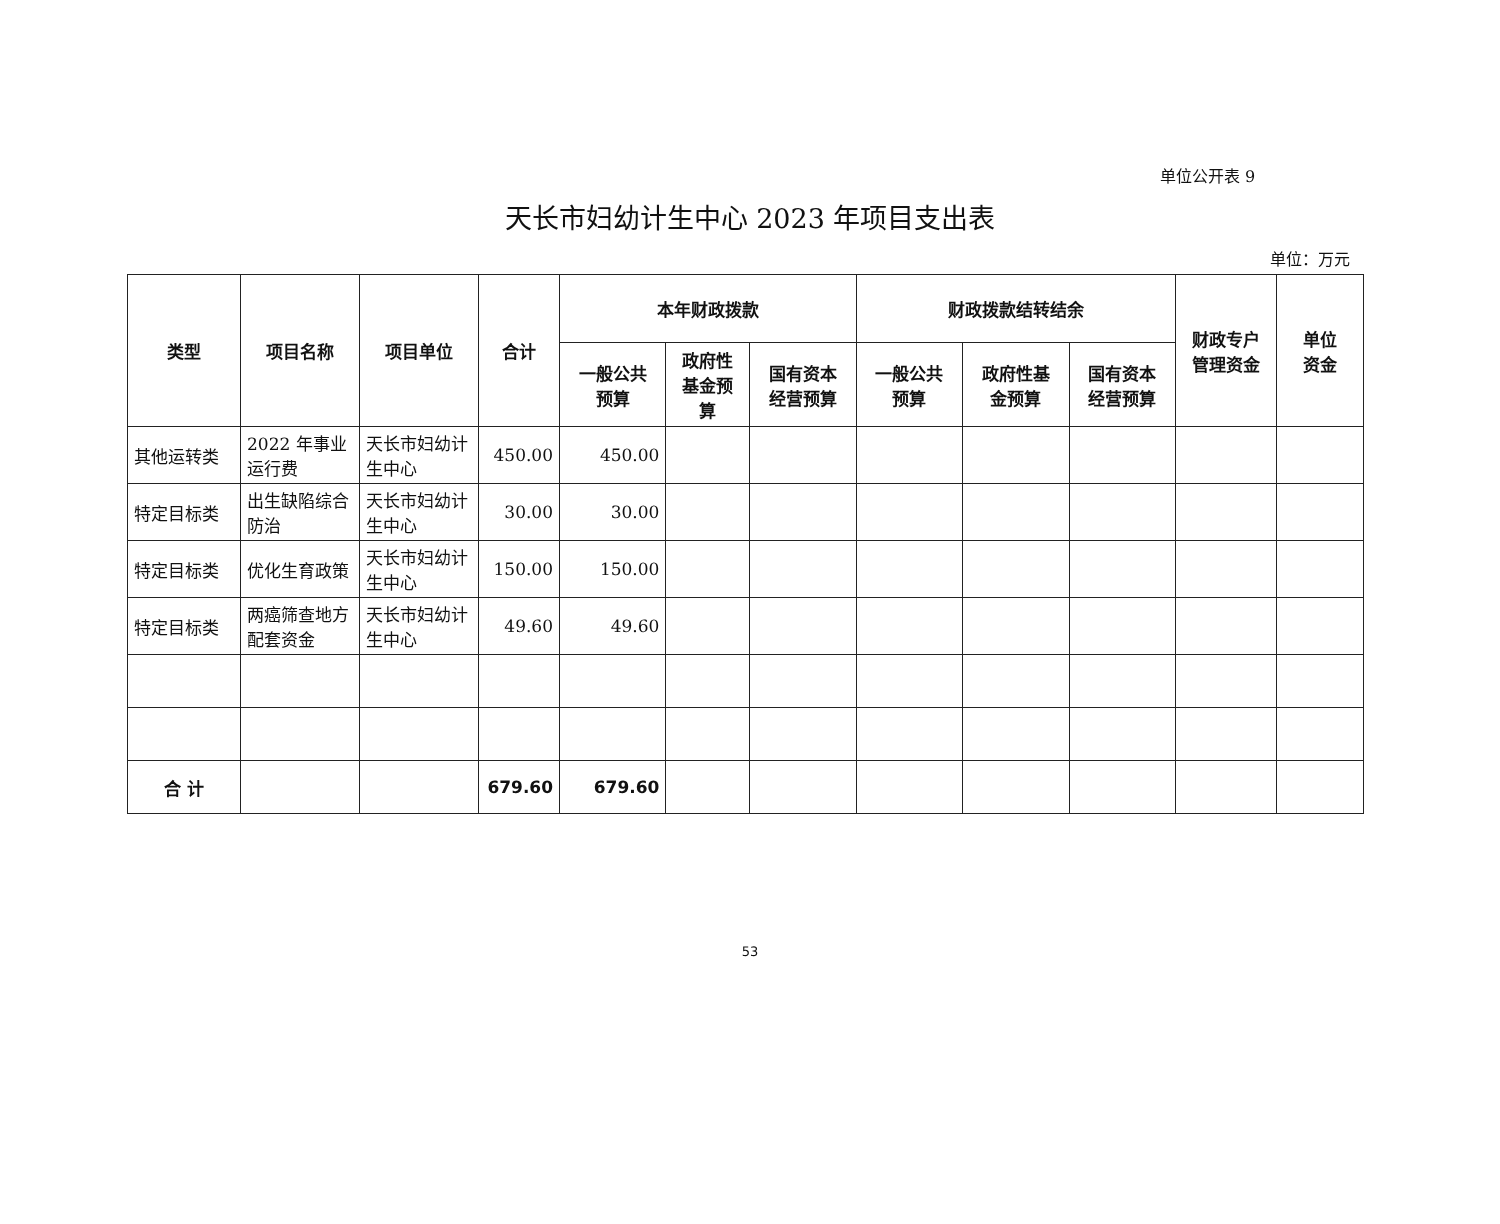单位公开表 9
天长市妇幼计生中心 2023 年项目支出表
单位：万元
| 类型 | 项目名称 | 项目单位 | 合计 | 本年财政拨款 | | | 财政拨款结转结余 | | | 财政专户 管理资金 | 单位 资金 |
| --- | --- | --- | --- | --- | --- | --- | --- | --- | --- | --- | --- |
| | | | | 一般公共 预算 | 政府性 基金预 算 | 国有资本 经营预算 | 一般公共 预算 | 政府性基 金预算 | 国有资本 经营预算 | | |
| 其他运转类 | 2022 年事业运行费 | 天长市妇幼计生中心 | 450.00 | 450.00 | | | | | | | |
| 特定目标类 | 出生缺陷综合防治 | 天长市妇幼计生中心 | 30.00 | 30.00 | | | | | | | |
| 特定目标类 | 优化生育政策 | 天长市妇幼计生中心 | 150.00 | 150.00 | | | | | | | |
| 特定目标类 | 两癌筛查地方配套资金 | 天长市妇幼计生中心 | 49.60 | 49.60 | | | | | | | |
| 合 计 | | | 679.60 | 679.60 | | | | | | | |
53